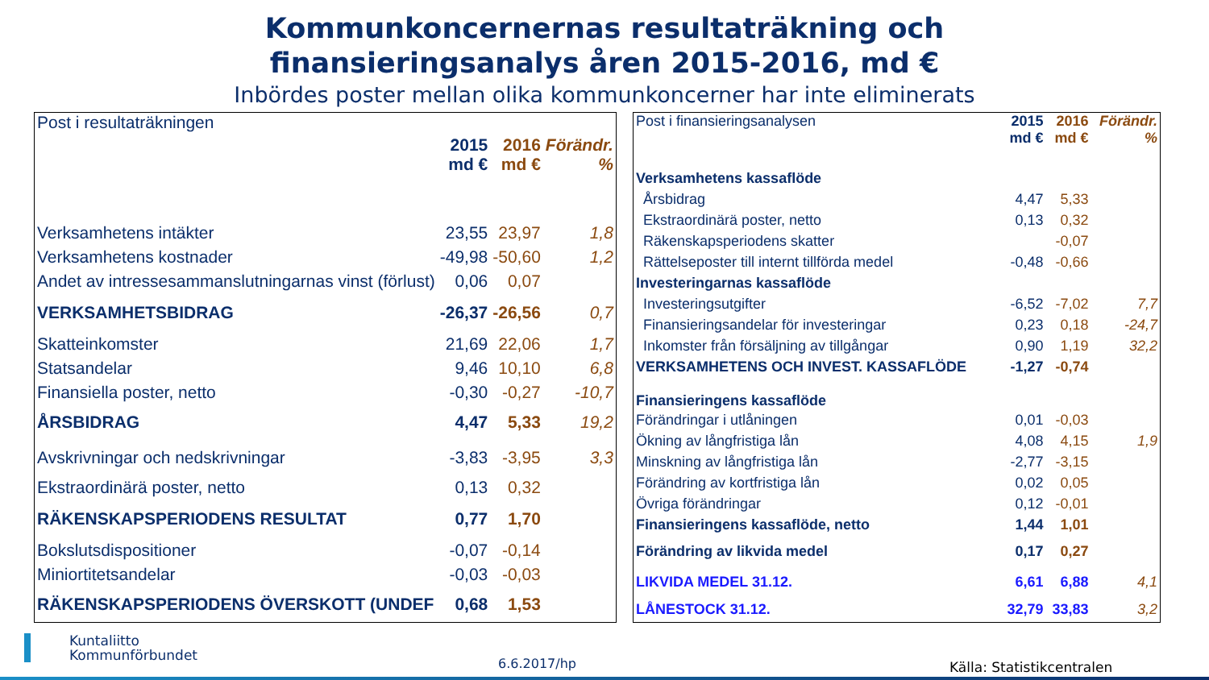Kommunkoncernernas resultaträkning och
finansieringsanalys åren 2015-2016, md €
Inbördes poster mellan olika kommunkoncerner har inte eliminerats
| Post i resultaträkningen | 2015 md € | 2016 md € | Förändr. % |
| --- | --- | --- | --- |
| Verksamhetens intäkter | 23,55 | 23,97 | 1,8 |
| Verksamhetens kostnader | -49,98 | -50,60 | 1,2 |
| Andet av intressesammanslutningarnas vinst (förlust) | 0,06 | 0,07 | |
| VERKSAMHETSBIDRAG | -26,37 | -26,56 | 0,7 |
| Skatteinkomster | 21,69 | 22,06 | 1,7 |
| Statsandelar | 9,46 | 10,10 | 6,8 |
| Finansiella poster, netto | -0,30 | -0,27 | -10,7 |
| ÅRSBIDRAG | 4,47 | 5,33 | 19,2 |
| Avskrivningar och nedskrivningar | -3,83 | -3,95 | 3,3 |
| Ekstraordinärä poster, netto | 0,13 | 0,32 | |
| RÄKENSKAPSPERIODENS RESULTAT | 0,77 | 1,70 | |
| Bokslutsdispositioner | -0,07 | -0,14 | |
| Miniortitetsandelar | -0,03 | -0,03 | |
| RÄKENSKAPSPERIODENS ÖVERSKOTT (UNDEF | 0,68 | 1,53 | |
| Post i finansieringsanalysen | 2015 md € | 2016 md € | Förändr. % |
| --- | --- | --- | --- |
| Verksamhetens kassaflöde | | | |
| Årsbidrag | 4,47 | 5,33 | |
| Ekstraordinärä poster, netto | 0,13 | 0,32 | |
| Räkenskapsperiodens skatter | | -0,07 | |
| Rättelseposter till internt tillförda medel | -0,48 | -0,66 | |
| Investeringarnas kassaflöde | | | |
| Investeringsutgifter | -6,52 | -7,02 | 7,7 |
| Finansieringsandelar för investeringar | 0,23 | 0,18 | -24,7 |
| Inkomster från försäljning av tillgångar | 0,90 | 1,19 | 32,2 |
| VERKSAMHETENS OCH INVEST. KASSAFLÖDE | -1,27 | -0,74 | |
| Finansieringens kassaflöde | | | |
| Förändringar i utlåningen | 0,01 | -0,03 | |
| Ökning av långfristiga lån | 4,08 | 4,15 | 1,9 |
| Minskning av långfristiga lån | -2,77 | -3,15 | |
| Förändring av kortfristiga lån | 0,02 | 0,05 | |
| Övriga förändringar | 0,12 | -0,01 | |
| Finansieringens kassaflöde, netto | 1,44 | 1,01 | |
| Förändring av likvida medel | 0,17 | 0,27 | |
| LIKVIDA MEDEL 31.12. | 6,61 | 6,88 | 4,1 |
| LÅNESTOCK 31.12. | 32,79 | 33,83 | 3,2 |
Kuntaliitto
Kommunförbundet
6.6.2017/hp Källa: Statistikcentralen